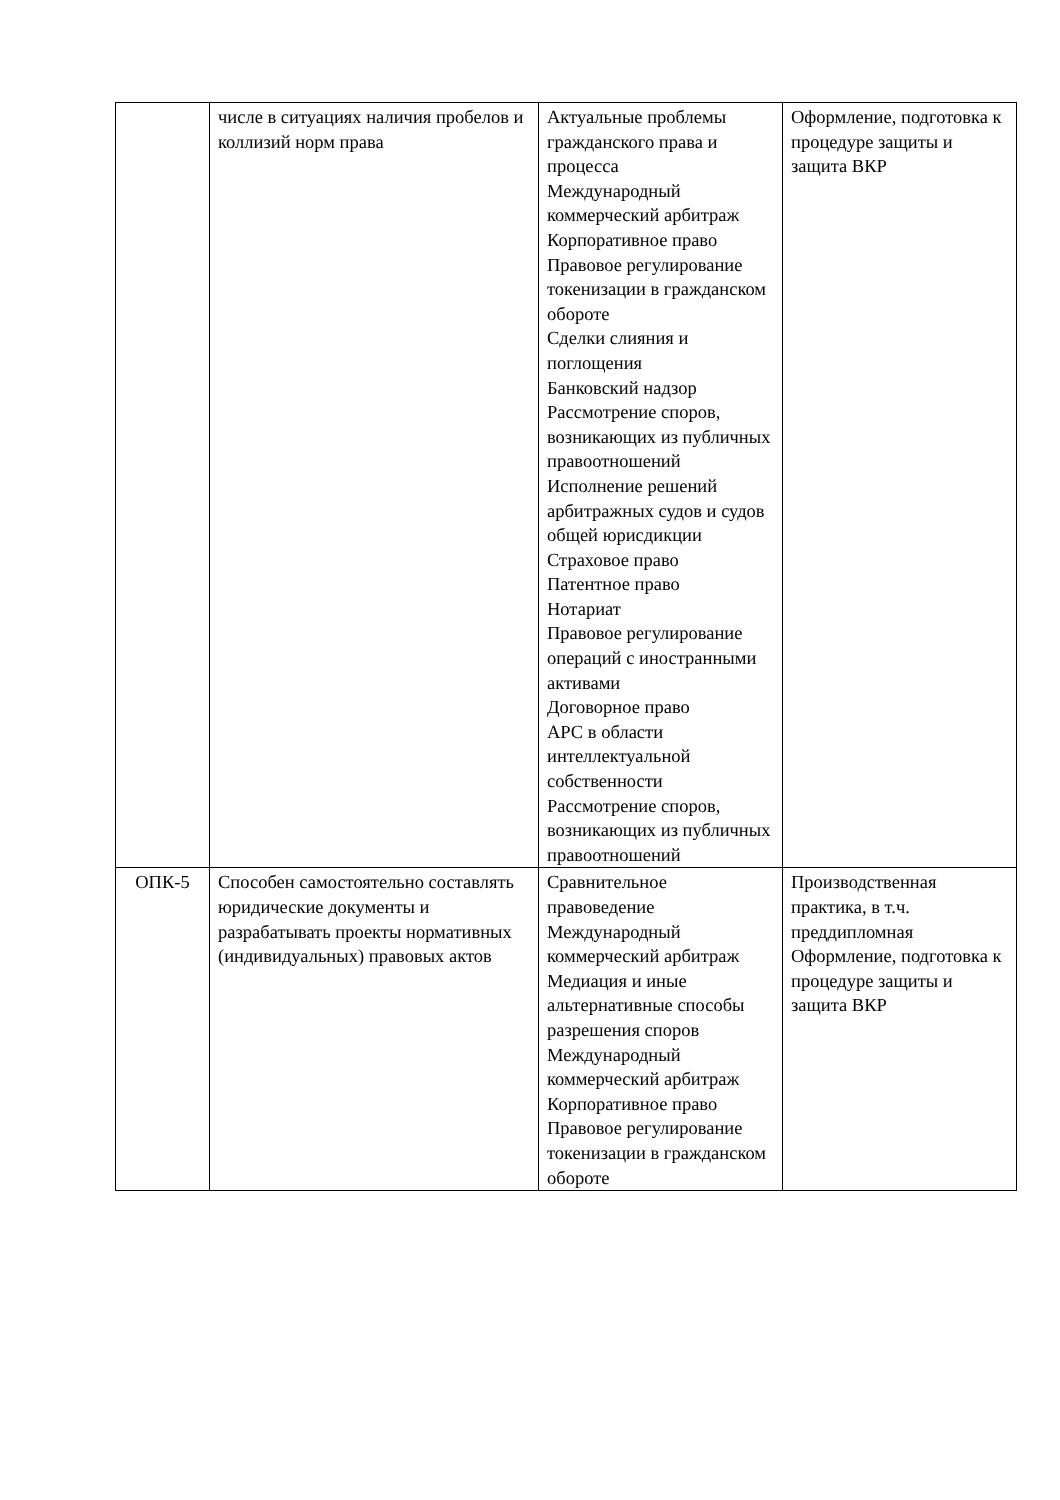| | числе в ситуациях наличия пробелов и коллизий норм права | Актуальные проблемы гражданского права и процесса Международный коммерческий арбитраж Корпоративное право Правовое регулирование токенизации в гражданском обороте Сделки слияния и поглощения Банковский надзор Рассмотрение споров, возникающих из публичных правоотношений Исполнение решений арбитражных судов и судов общей юрисдикции Страховое право Патентное право Нотариат Правовое регулирование операций с иностранными активами Договорное право АРС в области интеллектуальной собственности Рассмотрение споров, возникающих из публичных правоотношений | Оформление, подготовка к процедуре защиты и защита ВКР |
| ОПК-5 | Способен самостоятельно составлять юридические документы и разрабатывать проекты нормативных (индивидуальных) правовых актов | Сравнительное правоведение Международный коммерческий арбитраж Медиация и иные альтернативные способы разрешения споров Международный коммерческий арбитраж Корпоративное право Правовое регулирование токенизации в гражданском обороте | Производственная практика, в т.ч. преддипломная Оформление, подготовка к процедуре защиты и защита ВКР |